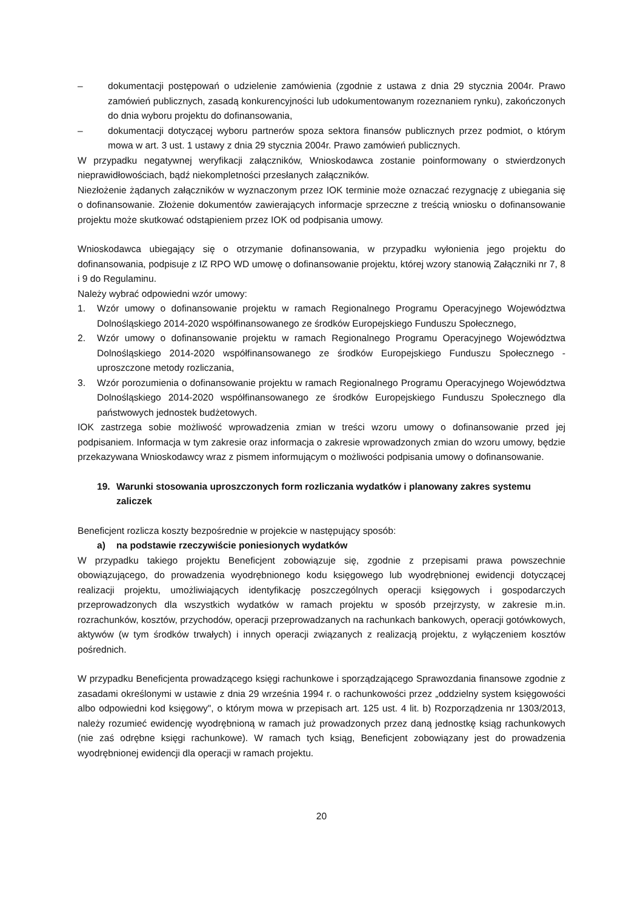– dokumentacji postępowań o udzielenie zamówienia (zgodnie z ustawa z dnia 29 stycznia 2004r. Prawo zamówień publicznych, zasadą konkurencyjności lub udokumentowanym rozeznaniem rynku), zakończonych do dnia wyboru projektu do dofinansowania,
– dokumentacji dotyczącej wyboru partnerów spoza sektora finansów publicznych przez podmiot, o którym mowa w art. 3 ust. 1 ustawy z dnia 29 stycznia 2004r. Prawo zamówień publicznych.
W przypadku negatywnej weryfikacji załączników, Wnioskodawca zostanie poinformowany o stwierdzonych nieprawidłowościach, bądź niekompletności przesłanych załączników.
Niezłożenie żądanych załączników w wyznaczonym przez IOK terminie może oznaczać rezygnację z ubiegania się o dofinansowanie. Złożenie dokumentów zawierających informacje sprzeczne z treścią wniosku o dofinansowanie projektu może skutkować odstąpieniem przez IOK od podpisania umowy.
Wnioskodawca ubiegający się o otrzymanie dofinansowania, w przypadku wyłonienia jego projektu do dofinansowania, podpisuje z IZ RPO WD umowę o dofinansowanie projektu, której wzory stanowią Załączniki nr 7, 8 i 9 do Regulaminu.
Należy wybrać odpowiedni wzór umowy:
1. Wzór umowy o dofinansowanie projektu w ramach Regionalnego Programu Operacyjnego Województwa Dolnośląskiego 2014-2020 współfinansowanego ze środków Europejskiego Funduszu Społecznego,
2. Wzór umowy o dofinansowanie projektu w ramach Regionalnego Programu Operacyjnego Województwa Dolnośląskiego 2014-2020 współfinansowanego ze środków Europejskiego Funduszu Społecznego - uproszczone metody rozliczania,
3. Wzór porozumienia o dofinansowanie projektu w ramach Regionalnego Programu Operacyjnego Województwa Dolnośląskiego 2014-2020 współfinansowanego ze środków Europejskiego Funduszu Społecznego dla państwowych jednostek budżetowych.
IOK zastrzega sobie możliwość wprowadzenia zmian w treści wzoru umowy o dofinansowanie przed jej podpisaniem. Informacja w tym zakresie oraz informacja o zakresie wprowadzonych zmian do wzoru umowy, będzie przekazywana Wnioskodawcy wraz z pismem informującym o możliwości podpisania umowy o dofinansowanie.
19. Warunki stosowania uproszczonych form rozliczania wydatków i planowany zakres systemu zaliczek
Beneficjent rozlicza koszty bezpośrednie w projekcie w następujący sposób:
a) na podstawie rzeczywiście poniesionych wydatków
W przypadku takiego projektu Beneficjent zobowiązuje się, zgodnie z przepisami prawa powszechnie obowiązującego, do prowadzenia wyodrębnionego kodu księgowego lub wyodrębnionej ewidencji dotyczącej realizacji projektu, umożliwiających identyfikację poszczególnych operacji księgowych i gospodarczych przeprowadzonych dla wszystkich wydatków w ramach projektu w sposób przejrzysty, w zakresie m.in. rozrachunków, kosztów, przychodów, operacji przeprowadzanych na rachunkach bankowych, operacji gotówkowych, aktywów (w tym środków trwałych) i innych operacji związanych z realizacją projektu, z wyłączeniem kosztów pośrednich.
W przypadku Beneficjenta prowadzącego księgi rachunkowe i sporządzającego Sprawozdania finansowe zgodnie z zasadami określonymi w ustawie z dnia 29 września 1994 r. o rachunkowości przez „oddzielny system księgowości albo odpowiedni kod księgowy", o którym mowa w przepisach art. 125 ust. 4 lit. b) Rozporządzenia nr 1303/2013, należy rozumieć ewidencję wyodrębnioną w ramach już prowadzonych przez daną jednostkę ksiąg rachunkowych (nie zaś odrębne księgi rachunkowe). W ramach tych ksiąg, Beneficjent zobowiązany jest do prowadzenia wyodrębnionej ewidencji dla operacji w ramach projektu.
20